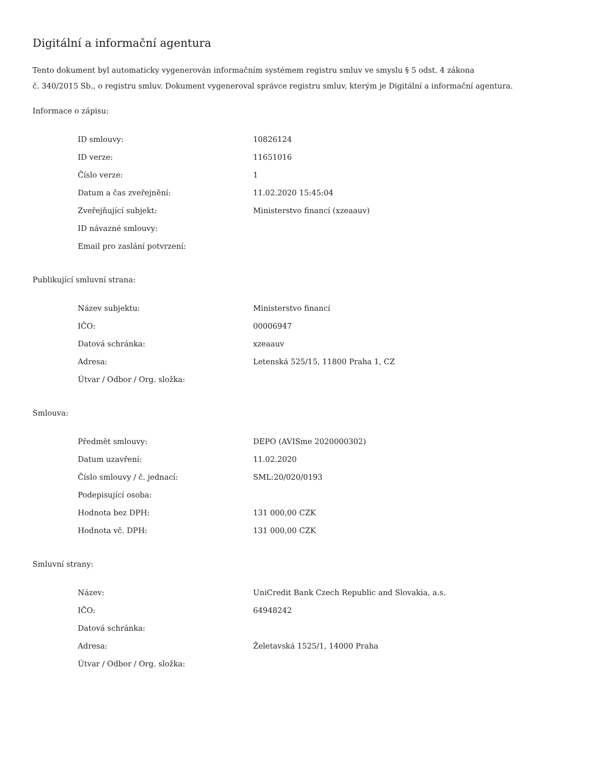Digitální a informační agentura
Tento dokument byl automaticky vygenerován informačním systémem registru smluv ve smyslu § 5 odst. 4 zákona
č. 340/2015 Sb., o registru smluv. Dokument vygeneroval správce registru smluv, kterým je Digitální a informační agentura.
Informace o zápisu:
| ID smlouvy: | 10826124 |
| ID verze: | 11651016 |
| Číslo verze: | 1 |
| Datum a čas zveřejnění: | 11.02.2020 15:45:04 |
| Zveřejňující subjekt: | Ministerstvo financí (xzeaauv) |
| ID návazné smlouvy: | |
| Email pro zaslání potvrzení: | |
Publikující smluvní strana:
| Název subjektu: | Ministerstvo financí |
| IČO: | 00006947 |
| Datová schránka: | xzeaauv |
| Adresa: | Letenská 525/15, 11800 Praha 1, CZ |
| Útvar / Odbor / Org. složka: | |
Smlouva:
| Předmět smlouvy: | DEPO (AVISme 2020000302) |
| Datum uzavření: | 11.02.2020 |
| Číslo smlouvy / č. jednací: | SML:20/020/0193 |
| Podepisující osoba: | |
| Hodnota bez DPH: | 131 000,00 CZK |
| Hodnota vč. DPH: | 131 000,00 CZK |
Smluvní strany:
| Název: | UniCredit Bank Czech Republic and Slovakia, a.s. |
| IČO: | 64948242 |
| Datová schránka: | |
| Adresa: | Želetavská 1525/1, 14000 Praha |
| Útvar / Odbor / Org. složka: | |